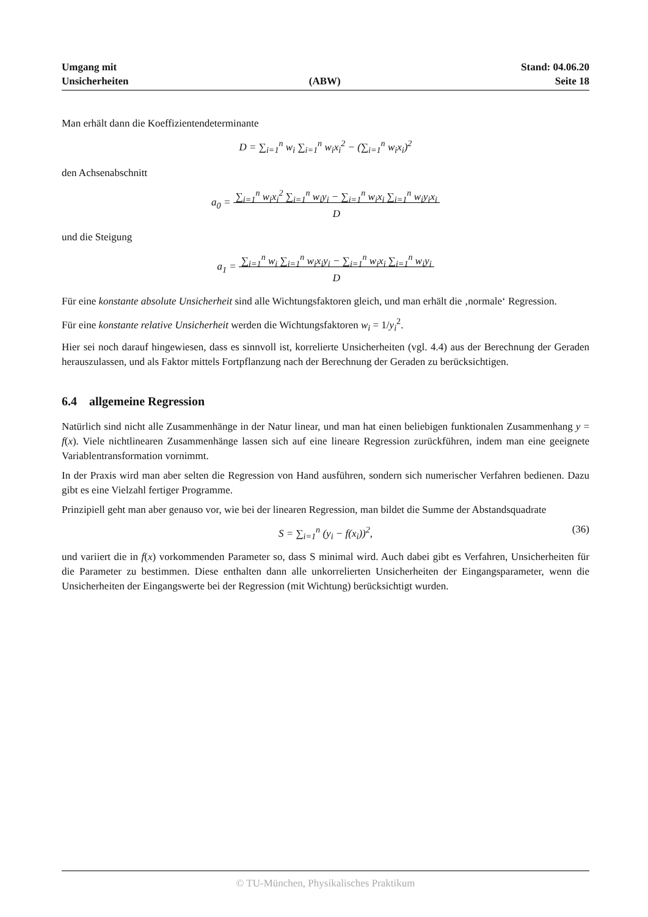Umgang mit
Unsicherheiten
(ABW)
Stand: 04.06.20
Seite 18
Man erhält dann die Koeffizientendeterminante
D = ∑<sub>i=1</sub><sup>n</sup> w<sub>i</sub> ∑<sub>i=1</sub><sup>n</sup> w<sub>i</sub>x<sub>i</sub><sup>2</sup> − (∑<sub>i=1</sub><sup>n</sup> w<sub>i</sub>x<sub>i</sub>)<sup>2</sup>
den Achsenabschnitt
a<sub>0</sub> = ∑<sub>i=1</sub><sup>n</sup> w<sub>i</sub>x<sub>i</sub><sup>2</sup> ∑<sub>i=1</sub><sup>n</sup> w<sub>i</sub>y<sub>i</sub> − ∑<sub>i=1</sub><sup>n</sup> w<sub>i</sub>x<sub>i</sub> ∑<sub>i=1</sub><sup>n</sup> w<sub>i</sub>y<sub>i</sub>x<sub>i</sub>
D
und die Steigung
a<sub>1</sub> = ∑<sub>i=1</sub><sup>n</sup> w<sub>i</sub> ∑<sub>i=1</sub><sup>n</sup> w<sub>i</sub>x<sub>i</sub>y<sub>i</sub> − ∑<sub>i=1</sub><sup>n</sup> w<sub>i</sub>x<sub>i</sub> ∑<sub>i=1</sub><sup>n</sup> w<sub>i</sub>y<sub>i</sub>
D
Für eine konstante absolute Unsicherheit sind alle Wichtungsfaktoren gleich, und man erhält die ‚normale‘ Regression.
Für eine konstante relative Unsicherheit werden die Wichtungsfaktoren w<sub>i</sub> = 1/y<sub>i</sub><sup>2</sup>.
Hier sei noch darauf hingewiesen, dass es sinnvoll ist, korrelierte Unsicherheiten (vgl. 4.4) aus der Berechnung der Geraden herauszulassen, und als Faktor mittels Fortpflanzung nach der Berechnung der Geraden zu berücksichtigen.
6.4 allgemeine Regression
Natürlich sind nicht alle Zusammenhänge in der Natur linear, und man hat einen beliebigen funktionalen Zusammenhang y = f(x). Viele nichtlinearen Zusammenhänge lassen sich auf eine lineare Regression zurückführen, indem man eine geeignete Variablentransformation vornimmt.
In der Praxis wird man aber selten die Regression von Hand ausführen, sondern sich numerischer Verfahren bedienen. Dazu gibt es eine Vielzahl fertiger Programme.
Prinzipiell geht man aber genauso vor, wie bei der linearen Regression, man bildet die Summe der Abstandsquadrate
S = ∑<sub>i=1</sub><sup>n</sup> (y<sub>i</sub> − f(x<sub>i</sub>))<sup>2</sup>, (36)
und variiert die in f(x) vorkommenden Parameter so, dass S minimal wird. Auch dabei gibt es Verfahren, Unsicherheiten für die Parameter zu bestimmen. Diese enthalten dann alle unkorrelierten Unsicherheiten der Eingangsparameter, wenn die Unsicherheiten der Eingangswerte bei der Regression (mit Wichtung) berücksichtigt wurden.
© TU-München, Physikalisches Praktikum